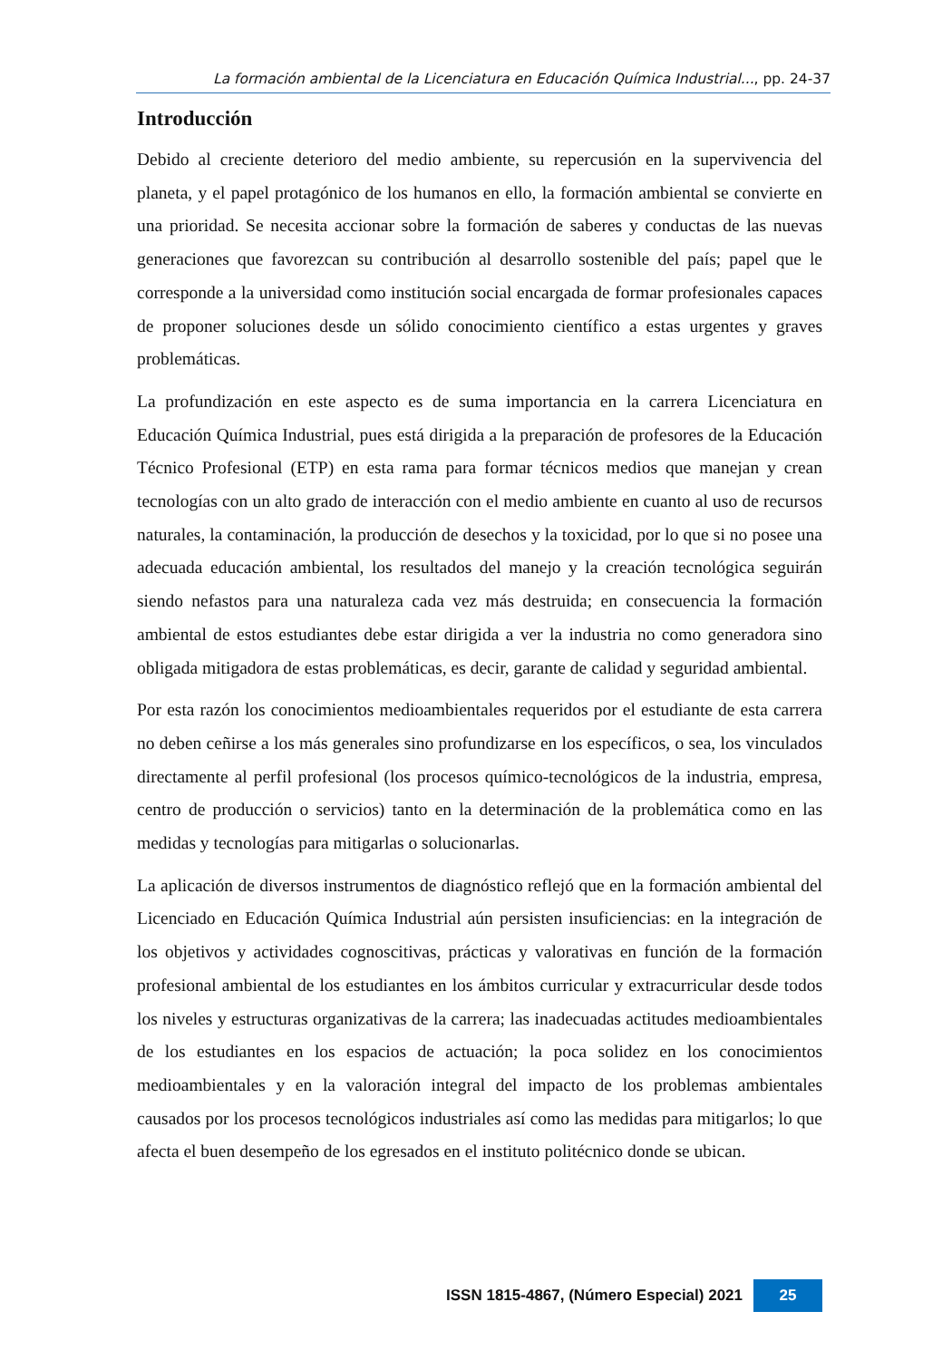La formación ambiental de la Licenciatura en Educación Química Industrial..., pp. 24-37
Introducción
Debido al creciente deterioro del medio ambiente, su repercusión en la supervivencia del planeta, y el papel protagónico de los humanos en ello, la formación ambiental se convierte en una prioridad. Se necesita accionar sobre la formación de saberes y conductas de las nuevas generaciones que favorezcan su contribución al desarrollo sostenible del país; papel que le corresponde a la universidad como institución social encargada de formar profesionales capaces de proponer soluciones desde un sólido conocimiento científico a estas urgentes y graves problemáticas.
La profundización en este aspecto es de suma importancia en la carrera Licenciatura en Educación Química Industrial, pues está dirigida a la preparación de profesores de la Educación Técnico Profesional (ETP) en esta rama para formar técnicos medios que manejan y crean tecnologías con un alto grado de interacción con el medio ambiente en cuanto al uso de recursos naturales, la contaminación, la producción de desechos y la toxicidad, por lo que si no posee una adecuada educación ambiental, los resultados del manejo y la creación tecnológica seguirán siendo nefastos para una naturaleza cada vez más destruida; en consecuencia la formación ambiental de estos estudiantes debe estar dirigida a ver la industria no como generadora sino obligada mitigadora de estas problemáticas, es decir, garante de calidad y seguridad ambiental.
Por esta razón los conocimientos medioambientales requeridos por el estudiante de esta carrera no deben ceñirse a los más generales sino profundizarse en los específicos, o sea, los vinculados directamente al perfil profesional (los procesos químico-tecnológicos de la industria, empresa, centro de producción o servicios) tanto en la determinación de la problemática como en las medidas y tecnologías para mitigarlas o solucionarlas.
La aplicación de diversos instrumentos de diagnóstico reflejó que en la formación ambiental del Licenciado en Educación Química Industrial aún persisten insuficiencias: en la integración de los objetivos y actividades cognoscitivas, prácticas y valorativas en función de la formación profesional ambiental de los estudiantes en los ámbitos curricular y extracurricular desde todos los niveles y estructuras organizativas de la carrera; las inadecuadas actitudes medioambientales de los estudiantes en los espacios de actuación; la poca solidez en los conocimientos medioambientales y en la valoración integral del impacto de los problemas ambientales causados por los procesos tecnológicos industriales así como las medidas para mitigarlos; lo que afecta el buen desempeño de los egresados en el instituto politécnico donde se ubican.
ISSN 1815-4867, (Número Especial) 2021 25